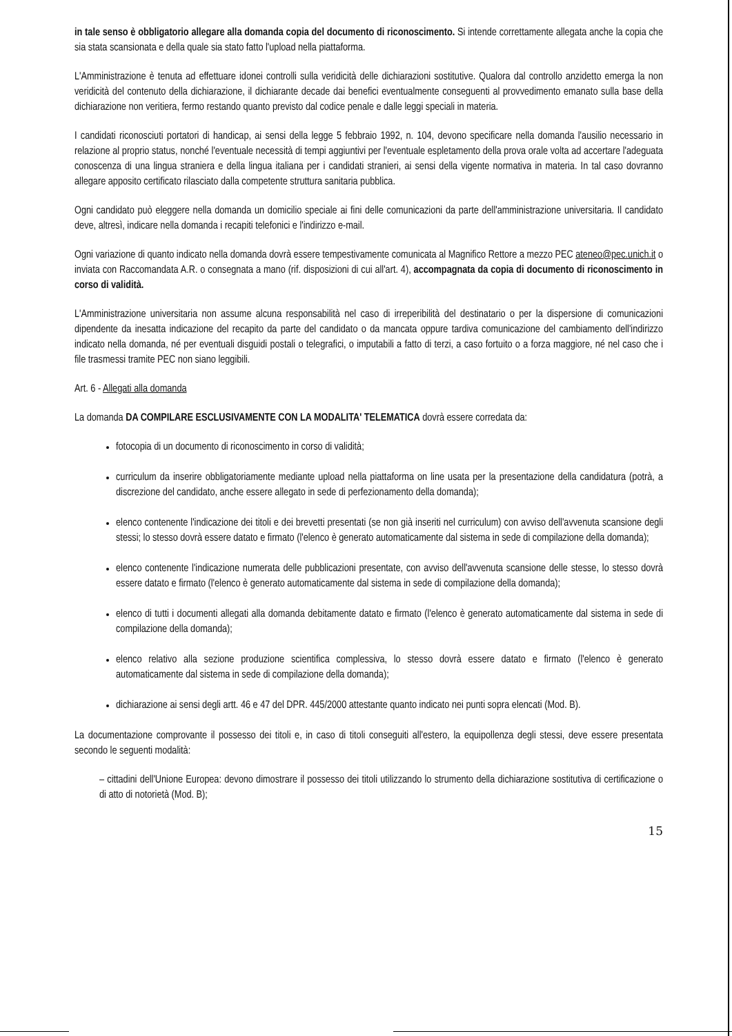in tale senso è obbligatorio allegare alla domanda copia del documento di riconoscimento. Si intende correttamente allegata anche la copia che sia stata scansionata e della quale sia stato fatto l'upload nella piattaforma.
L'Amministrazione è tenuta ad effettuare idonei controlli sulla veridicità delle dichiarazioni sostitutive. Qualora dal controllo anzidetto emerga la non veridicità del contenuto della dichiarazione, il dichiarante decade dai benefici eventualmente conseguenti al provvedimento emanato sulla base della dichiarazione non veritiera, fermo restando quanto previsto dal codice penale e dalle leggi speciali in materia.
I candidati riconosciuti portatori di handicap, ai sensi della legge 5 febbraio 1992, n. 104, devono specificare nella domanda l'ausilio necessario in relazione al proprio status, nonché l'eventuale necessità di tempi aggiuntivi per l'eventuale espletamento della prova orale volta ad accertare l'adeguata conoscenza di una lingua straniera e della lingua italiana per i candidati stranieri, ai sensi della vigente normativa in materia. In tal caso dovranno allegare apposito certificato rilasciato dalla competente struttura sanitaria pubblica.
Ogni candidato può eleggere nella domanda un domicilio speciale ai fini delle comunicazioni da parte dell'amministrazione universitaria. Il candidato deve, altresì, indicare nella domanda i recapiti telefonici e l'indirizzo e-mail.
Ogni variazione di quanto indicato nella domanda dovrà essere tempestivamente comunicata al Magnifico Rettore a mezzo PEC ateneo@pec.unich.it o inviata con Raccomandata A.R. o consegnata a mano (rif. disposizioni di cui all'art. 4), accompagnata da copia di documento di riconoscimento in corso di validità.
L'Amministrazione universitaria non assume alcuna responsabilità nel caso di irreperibilità del destinatario o per la dispersione di comunicazioni dipendente da inesatta indicazione del recapito da parte del candidato o da mancata oppure tardiva comunicazione del cambiamento dell'indirizzo indicato nella domanda, né per eventuali disguidi postali o telegrafici, o imputabili a fatto di terzi, a caso fortuito o a forza maggiore, né nel caso che i file trasmessi tramite PEC non siano leggibili.
Art. 6 - Allegati alla domanda
La domanda DA COMPILARE ESCLUSIVAMENTE CON LA MODALITA' TELEMATICA dovrà essere corredata da:
fotocopia di un documento di riconoscimento in corso di validità;
curriculum da inserire obbligatoriamente mediante upload nella piattaforma on line usata per la presentazione della candidatura (potrà, a discrezione del candidato, anche essere allegato in sede di perfezionamento della domanda);
elenco contenente l'indicazione dei titoli e dei brevetti presentati (se non già inseriti nel curriculum) con avviso dell'avvenuta scansione degli stessi; lo stesso dovrà essere datato e firmato (l'elenco è generato automaticamente dal sistema in sede di compilazione della domanda);
elenco contenente l'indicazione numerata delle pubblicazioni presentate, con avviso dell'avvenuta scansione delle stesse, lo stesso dovrà essere datato e firmato (l'elenco è generato automaticamente dal sistema in sede di compilazione della domanda);
elenco di tutti i documenti allegati alla domanda debitamente datato e firmato (l'elenco è generato automaticamente dal sistema in sede di compilazione della domanda);
elenco relativo alla sezione produzione scientifica complessiva, lo stesso dovrà essere datato e firmato (l'elenco è generato automaticamente dal sistema in sede di compilazione della domanda);
dichiarazione ai sensi degli artt. 46 e 47 del DPR. 445/2000 attestante quanto indicato nei punti sopra elencati (Mod. B).
La documentazione comprovante il possesso dei titoli e, in caso di titoli conseguiti all'estero, la equipollenza degli stessi, deve essere presentata secondo le seguenti modalità:
– cittadini dell'Unione Europea: devono dimostrare il possesso dei titoli utilizzando lo strumento della dichiarazione sostitutiva di certificazione o di atto di notorietà (Mod. B);
15